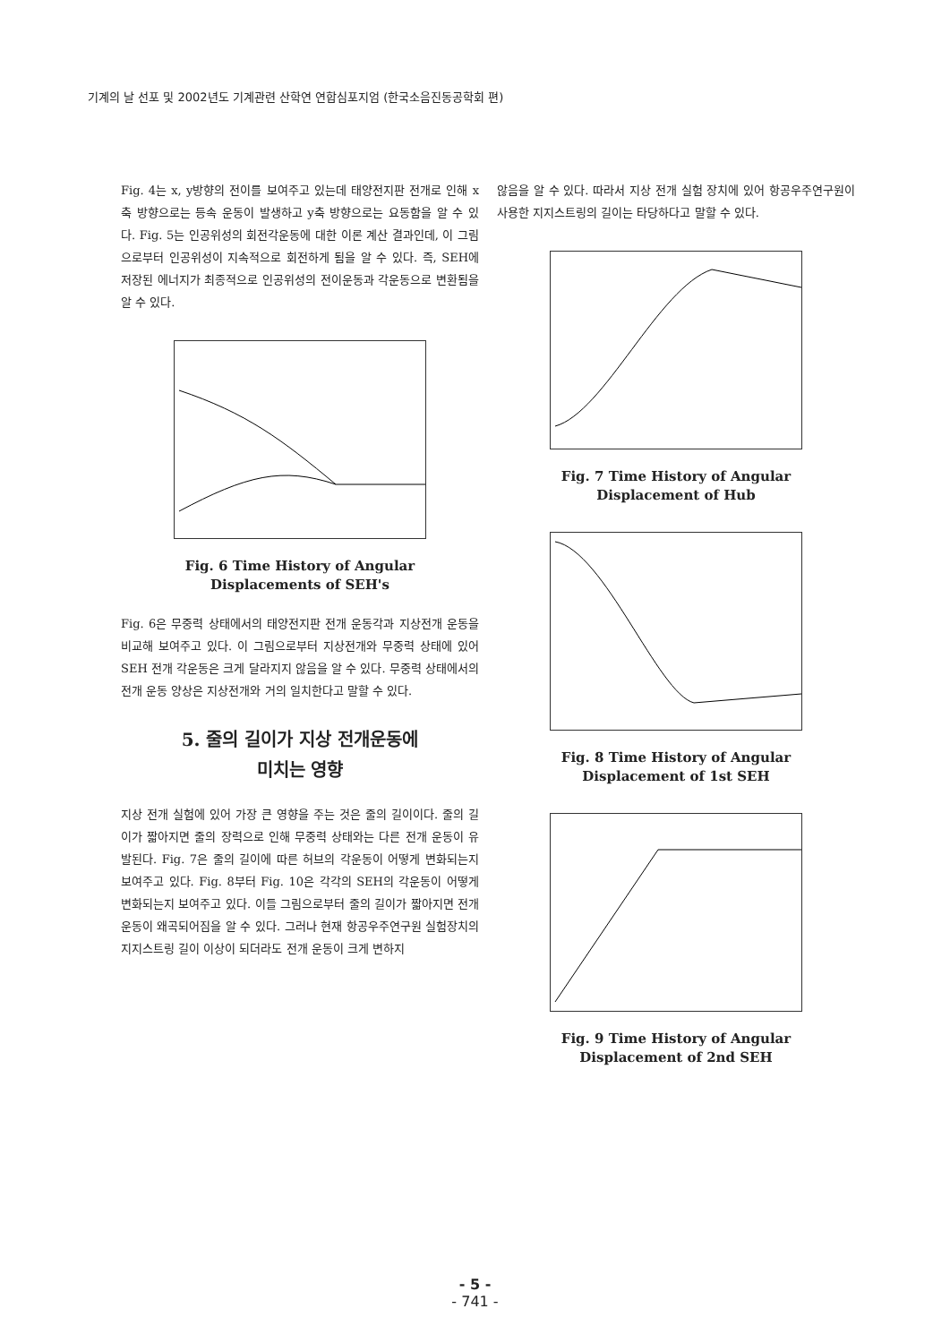기계의 날 선포 및 2002년도 기계관련 산학연 연합심포지엄 (한국소음진동공학회 편)
Fig. 4는 x, y방향의 전이를 보여주고 있는데 태양전지판 전개로 인해 x축 방향으로는 등속 운동이 발생하고 y축 방향으로는 요동함을 알 수 있다. Fig. 5는 인공위성의 회전각운동에 대한 이론 계산 결과인데, 이 그림으로부터 인공위성이 지속적으로 회전하게 됨을 알 수 있다. 즉, SEH에 저장된 에너지가 최종적으로 인공위성의 전이운동과 각운동으로 변환됨을 알 수 있다.
Fig. 6 Time History of Angular
Displacements of SEH's
Fig. 6은 무중력 상태에서의 태양전지판 전개 운동각과 지상전개 운동을 비교해 보여주고 있다. 이 그림으로부터 지상전개와 무중력 상태에 있어 SEH 전개 각운동은 크게 달라지지 않음을 알 수 있다. 무중력 상태에서의 전개 운동 양상은 지상전개와 거의 일치한다고 말할 수 있다.
5. 줄의 길이가 지상 전개운동에
미치는 영향
지상 전개 실험에 있어 가장 큰 영향을 주는 것은 줄의 길이이다. 줄의 길이가 짧아지면 줄의 장력으로 인해 무중력 상태와는 다른 전개 운동이 유발된다. Fig. 7은 줄의 길이에 따른 허브의 각운동이 어떻게 변화되는지 보여주고 있다. Fig. 8부터 Fig. 10은 각각의 SEH의 각운동이 어떻게 변화되는지 보여주고 있다. 이들 그림으로부터 줄의 길이가 짧아지면 전개 운동이 왜곡되어짐을 알 수 있다. 그러나 현재 항공우주연구원 실험장치의 지지스트링 길이 이상이 되더라도 전개 운동이 크게 변하지
않음을 알 수 있다. 따라서 지상 전개 실험 장치에 있어 항공우주연구원이 사용한 지지스트링의 길이는 타당하다고 말할 수 있다.
Fig. 7 Time History of Angular
Displacement of Hub
Fig. 8 Time History of Angular
Displacement of 1st SEH
Fig. 9 Time History of Angular
Displacement of 2nd SEH
- 5 -
- 741 -